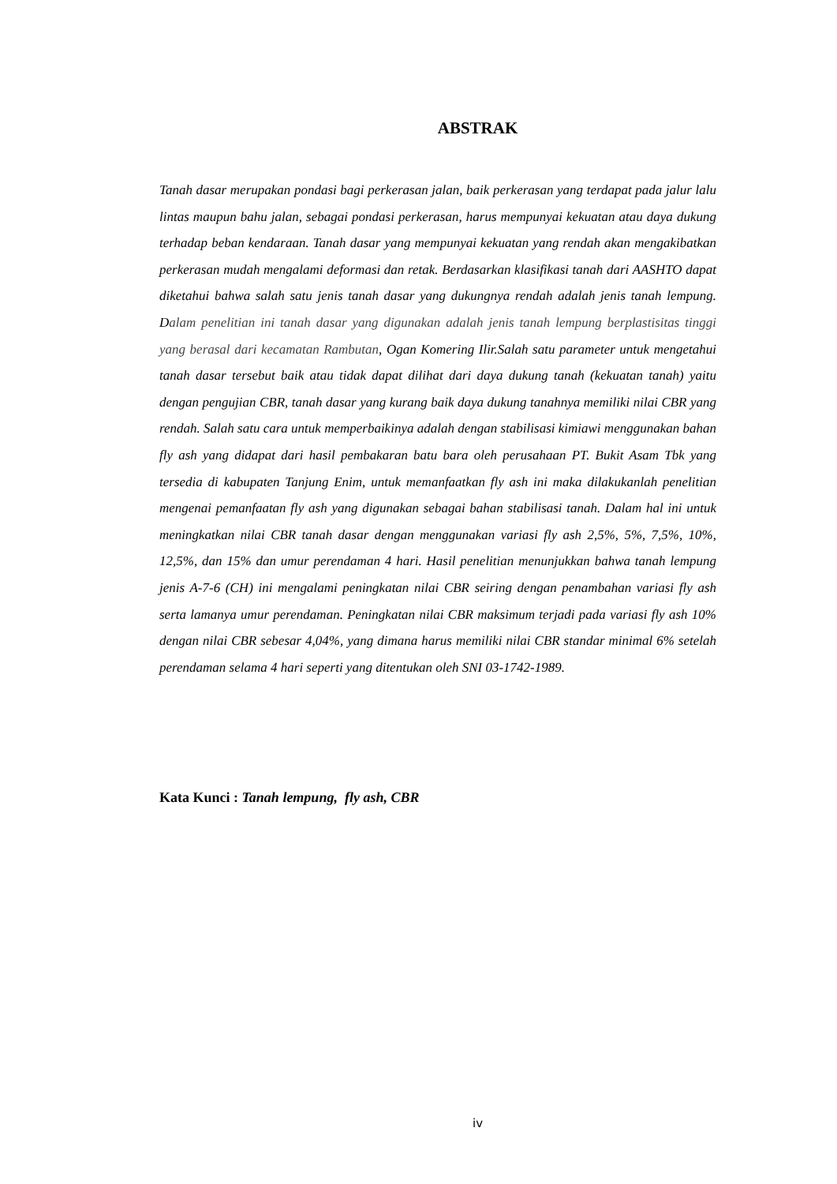ABSTRAK
Tanah dasar merupakan pondasi bagi perkerasan jalan, baik perkerasan yang terdapat pada jalur lalu lintas maupun bahu jalan, sebagai pondasi perkerasan, harus mempunyai kekuatan atau daya dukung terhadap beban kendaraan. Tanah dasar yang mempunyai kekuatan yang rendah akan mengakibatkan perkerasan mudah mengalami deformasi dan retak. Berdasarkan klasifikasi tanah dari AASHTO dapat diketahui bahwa salah satu jenis tanah dasar yang dukungnya rendah adalah jenis tanah lempung. Dalam penelitian ini tanah dasar yang digunakan adalah jenis tanah lempung berplastisitas tinggi yang berasal dari kecamatan Rambutan, Ogan Komering Ilir.Salah satu parameter untuk mengetahui tanah dasar tersebut baik atau tidak dapat dilihat dari daya dukung tanah (kekuatan tanah) yaitu dengan pengujian CBR, tanah dasar yang kurang baik daya dukung tanahnya memiliki nilai CBR yang rendah. Salah satu cara untuk memperbaikinya adalah dengan stabilisasi kimiawi menggunakan bahan fly ash yang didapat dari hasil pembakaran batu bara oleh perusahaan PT. Bukit Asam Tbk yang tersedia di kabupaten Tanjung Enim, untuk memanfaatkan fly ash ini maka dilakukanlah penelitian mengenai pemanfaatan fly ash yang digunakan sebagai bahan stabilisasi tanah. Dalam hal ini untuk meningkatkan nilai CBR tanah dasar dengan menggunakan variasi fly ash 2,5%, 5%, 7,5%, 10%, 12,5%, dan 15% dan umur perendaman 4 hari. Hasil penelitian menunjukkan bahwa tanah lempung jenis A-7-6 (CH) ini mengalami peningkatan nilai CBR seiring dengan penambahan variasi fly ash serta lamanya umur perendaman. Peningkatan nilai CBR maksimum terjadi pada variasi fly ash 10% dengan nilai CBR sebesar 4,04%, yang dimana harus memiliki nilai CBR standar minimal 6% setelah perendaman selama 4 hari seperti yang ditentukan oleh SNI 03-1742-1989.
Kata Kunci : Tanah lempung, fly ash, CBR
iv